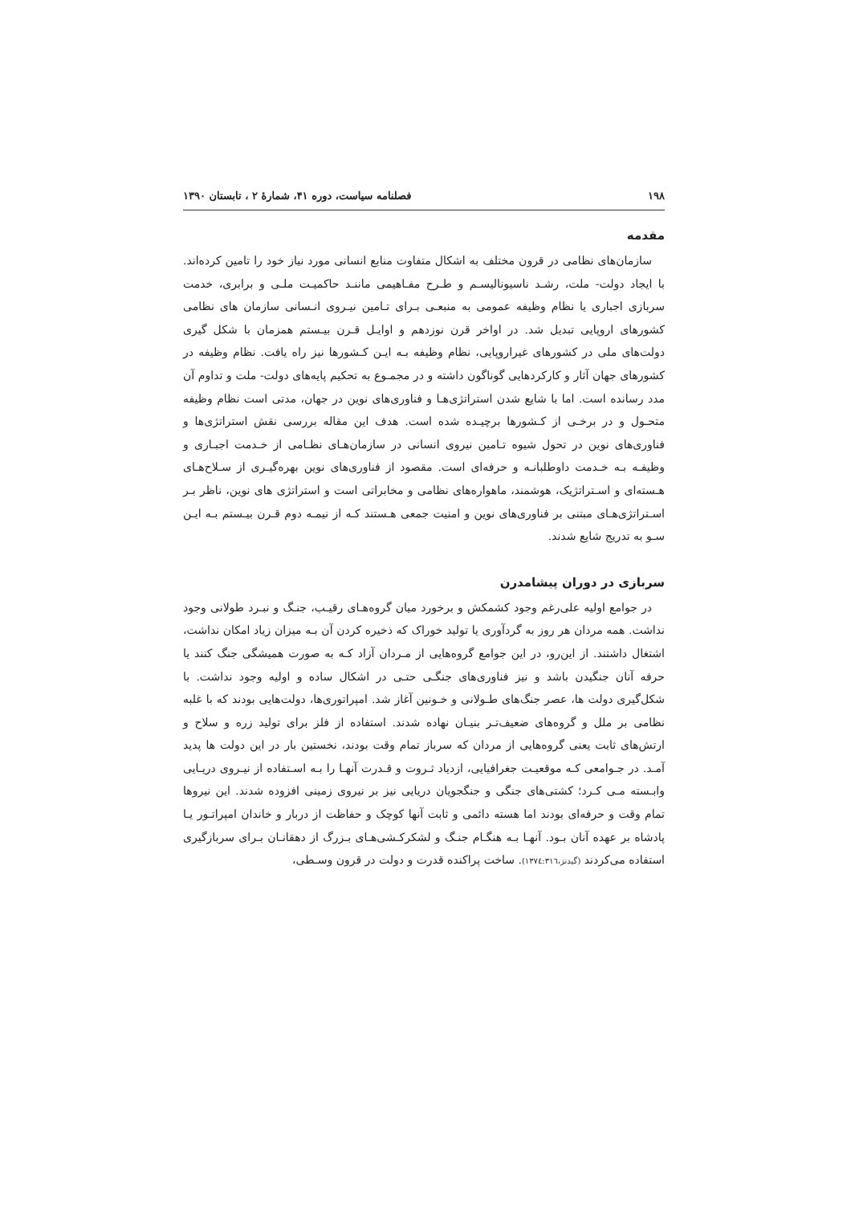۱۹۸ فصلنامه سیاست، دوره ۴۱، شمارهٔ ۲ ، تابستان ۱۳۹۰
مقدمه
سازمان‌های نظامی در قرون مختلف به اشکال متفاوت منابع انسانی مورد نیاز خود را تامین کرده‌اند. با ایجاد دولت- ملت، رشـد ناسیونالیسـم و طـرح مفـاهیمی ماننـد حاکمیـت ملـی و برابری، خدمت سربازی اجباری یا نظام وظیفه عمومی به منبعـی بـرای تـامین نیـروی انـسانی سازمان های نظامی کشورهای اروپایی تبدیل شد. در اواخر قرن نوزدهم و اوایـل قـرن بیـستم همزمان با شکل گیری دولت‌های ملی در کشورهای غیراروپایی، نظام وظیفه بـه ایـن کـشورها نیز راه یافت. نظام وظیفه در کشورهای جهان آثار و کارکردهایی گوناگون داشته و در مجمـوع به تحکیم پایه‌های دولت- ملت و تداوم آن مدد رسانده است. اما با شایع شدن استراتژی‌هـا و فناوری‌های نوین در جهان، مدتی است نظام وظیفه متحـول و در برخـی از کـشورها برچیـده شده است. هدف این مقاله بررسی نقش استراتژی‌ها و فناوری‌های نوین در تحول شیوه تـامین نیروی انسانی در سازمان‌هـای نظـامی از خـدمت اجبـاری و وظیفـه بـه خـدمت داوطلبانـه و حرفه‌ای است. مقصود از فناوری‌های نوین بهره‌گیـری از سـلاح‌هـای هـسته‌ای و اسـتراتژیک، هوشمند، ماهواره‌های نظامی و مخابراتی است و استراتژی های نوین، ناظر بـر اسـتراتژی‌هـای مبتنی بر فناوری‌های نوین و امنیت جمعی هـستند کـه از نیمـه دوم قـرن بیـستم بـه ایـن سـو به تدریج شایع شدند.
سربازی در دوران پیشامدرن
در جوامع اولیه علی‌رغم وجود کشمکش و برخورد میان گروه‌هـای رقیـب، جنـگ و نبـرد طولانی وجود نداشت. همه مردان هر روز به گردآوری یا تولید خوراک که ذخیره کردن آن بـه میزان زیاد امکان نداشت، اشتغال داشتند. از این‌رو، در این جوامع گروه‌هایی از مـردان آزاد کـه به صورت همیشگی جنگ کنند یا حرفه آنان جنگیدن باشد و نیز فناوری‌های جنگـی حتـی در اشکال ساده و اولیه وجود نداشت. با شکل‌گیری دولت ها، عصر جنگ‌های طـولانی و خـونین آغاز شد. امپراتوری‌ها، دولت‌هایی بودند که با غلبه نظامی بر ملل و گروه‌های ضعیف‌تـر بنیـان نهاده شدند. استفاده از فلز برای تولید زره و سلاح و ارتش‌های ثابت یعنی گروه‌هایی از مردان که سرباز تمام وقت بودند، نخستین بار در این دولت ها پدید آمـد. در جـوامعی کـه موقعیـت جغرافیایی، ازدیاد ثـروت و قـدرت آنهـا را بـه اسـتفاده از نیـروی دریـایی وابـسته مـی کـرد؛ کشتی‌های جنگی و جنگجویان دریایی نیز بر نیروی زمینی افزوده شدند. این نیروها تمام وقت و حرفه‌ای بودند اما هسته دائمی و ثابت آنها کوچک و حفاظت از دربار و خاندان امپراتـور یـا پادشاه بر عهده آنان بـود. آنهـا بـه هنگـام جنـگ و لشکرکـشی‌هـای بـزرگ از دهقانـان بـرای سربازگیری استفاده می‌کردند (گیدنز،۱۳۷٤:۳۱٦). ساخت پراکنده قدرت و دولت در قرون وسـطی،